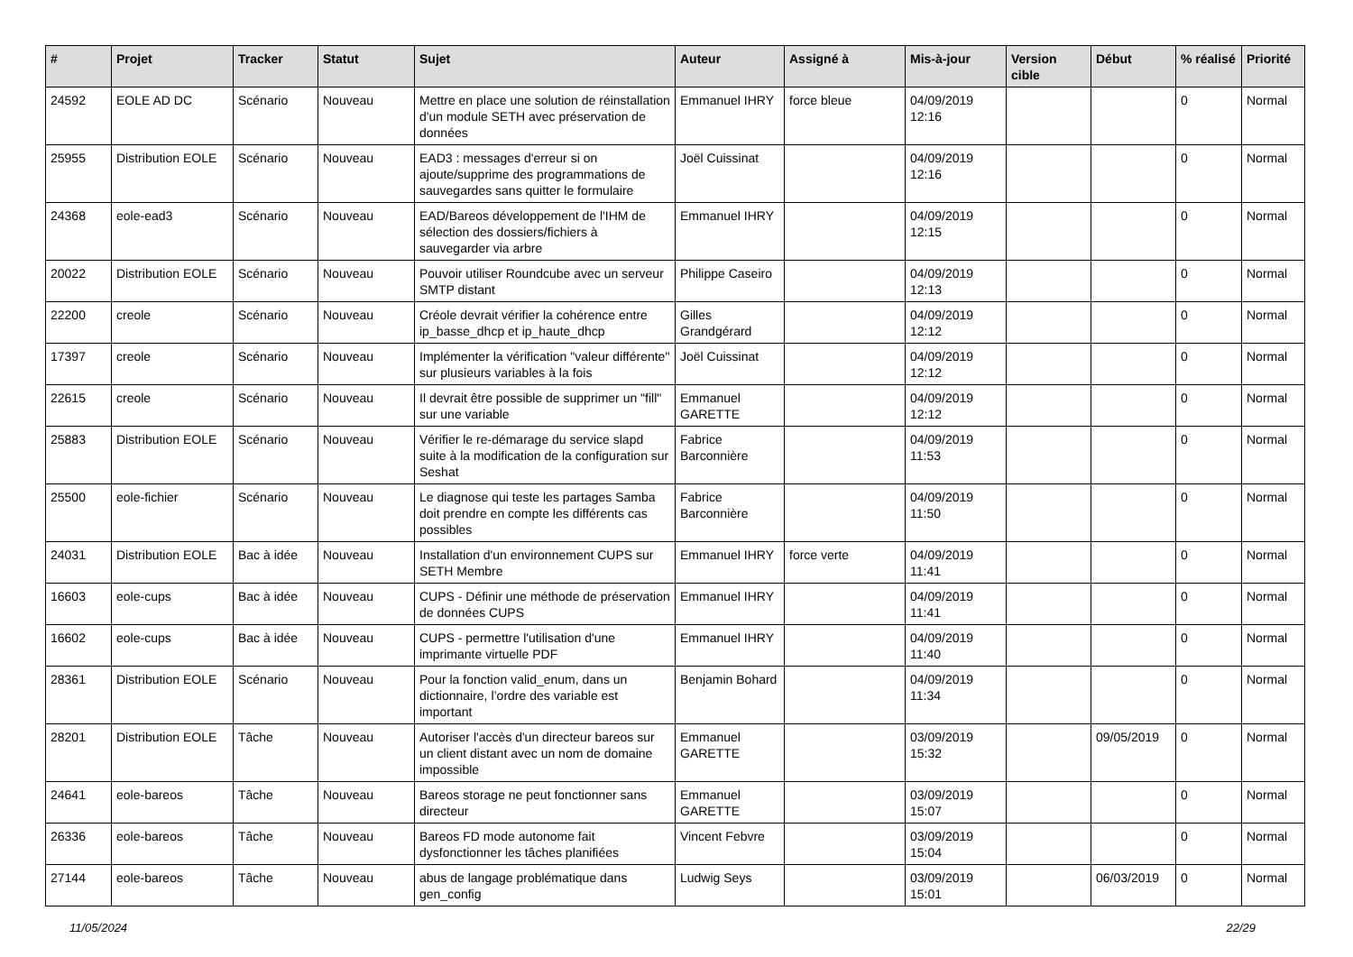| # | Projet | Tracker | Statut | Sujet | Auteur | Assigné à | Mis-à-jour | Version cible | Début | % réalisé | Priorité |
| --- | --- | --- | --- | --- | --- | --- | --- | --- | --- | --- | --- |
| 24592 | EOLE AD DC | Scénario | Nouveau | Mettre en place une solution de réinstallation d'un module SETH avec préservation de données | Emmanuel IHRY | force bleue | 04/09/2019 12:16 | | | 0 | Normal |
| 25955 | Distribution EOLE | Scénario | Nouveau | EAD3 : messages d'erreur si on ajoute/supprime des programmations de sauvegardes sans quitter le formulaire | Joël Cuissinat | | 04/09/2019 12:16 | | | 0 | Normal |
| 24368 | eole-ead3 | Scénario | Nouveau | EAD/Bareos développement de l'IHM de sélection des dossiers/fichiers à sauvegarder via arbre | Emmanuel IHRY | | 04/09/2019 12:15 | | | 0 | Normal |
| 20022 | Distribution EOLE | Scénario | Nouveau | Pouvoir utiliser Roundcube avec un serveur SMTP distant | Philippe Caseiro | | 04/09/2019 12:13 | | | 0 | Normal |
| 22200 | creole | Scénario | Nouveau | Créole devrait vérifier la cohérence entre ip_basse_dhcp et ip_haute_dhcp | Gilles Grandgérard | | 04/09/2019 12:12 | | | 0 | Normal |
| 17397 | creole | Scénario | Nouveau | Implémenter la vérification "valeur différente" sur plusieurs variables à la fois | Joël Cuissinat | | 04/09/2019 12:12 | | | 0 | Normal |
| 22615 | creole | Scénario | Nouveau | Il devrait être possible de supprimer un "fill" sur une variable | Emmanuel GARETTE | | 04/09/2019 12:12 | | | 0 | Normal |
| 25883 | Distribution EOLE | Scénario | Nouveau | Vérifier le re-démarage du service slapd suite à la modification de la configuration sur Seshat | Fabrice Barconnière | | 04/09/2019 11:53 | | | 0 | Normal |
| 25500 | eole-fichier | Scénario | Nouveau | Le diagnose qui teste les partages Samba doit prendre en compte les différents cas possibles | Fabrice Barconnière | | 04/09/2019 11:50 | | | 0 | Normal |
| 24031 | Distribution EOLE | Bac à idée | Nouveau | Installation d'un environnement CUPS sur SETH Membre | Emmanuel IHRY | force verte | 04/09/2019 11:41 | | | 0 | Normal |
| 16603 | eole-cups | Bac à idée | Nouveau | CUPS - Définir une méthode de préservation de données CUPS | Emmanuel IHRY | | 04/09/2019 11:41 | | | 0 | Normal |
| 16602 | eole-cups | Bac à idée | Nouveau | CUPS - permettre l'utilisation d'une imprimante virtuelle PDF | Emmanuel IHRY | | 04/09/2019 11:40 | | | 0 | Normal |
| 28361 | Distribution EOLE | Scénario | Nouveau | Pour la fonction valid_enum, dans un dictionnaire, l’ordre des variable est important | Benjamin Bohard | | 04/09/2019 11:34 | | | 0 | Normal |
| 28201 | Distribution EOLE | Tâche | Nouveau | Autoriser l'accès d'un directeur bareos sur un client distant avec un nom de domaine impossible | Emmanuel GARETTE | | 03/09/2019 15:32 | | 09/05/2019 | 0 | Normal |
| 24641 | eole-bareos | Tâche | Nouveau | Bareos storage ne peut fonctionner sans directeur | Emmanuel GARETTE | | 03/09/2019 15:07 | | | 0 | Normal |
| 26336 | eole-bareos | Tâche | Nouveau | Bareos FD mode autonome fait dysfonctionner les tâches planifiées | Vincent Febvre | | 03/09/2019 15:04 | | | 0 | Normal |
| 27144 | eole-bareos | Tâche | Nouveau | abus de langage problématique dans gen_config | Ludwig Seys | | 03/09/2019 15:01 | | 06/03/2019 | 0 | Normal |
11/05/2024 22/29